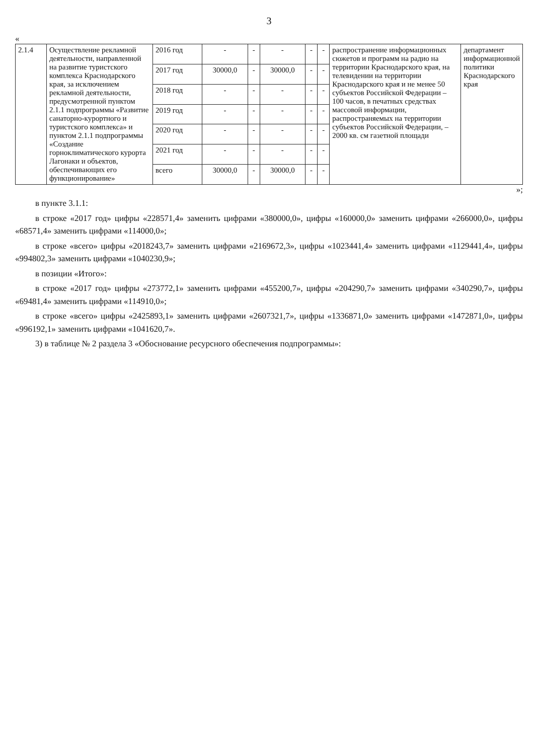3
«
| 2.1.4 | Осуществление рекламной деятельности, направленной на развитие туристского комплекса Краснодарского края, за исключением рекламной деятельности, предусмотренной пунктом 2.1.1 подпрограммы «Развитие санаторно-курортного и туристского комплекса» и пунктом 2.1.1 подпрограммы «Создание горноклиматического курорта Лагонаки и объектов, обеспечивающих его функционирование» | 2016 год | - | - | - | - | - | распространение информационных сюжетов и программ на радио на территории Краснодарского края, на телевидении на территории Краснодарского края и не менее 50 субъектов Российской Федерации – 100 часов, в печатных средствах массовой информации, распространяемых на территории субъектов Российской Федерации, – 2000 кв. см газетной площади | департамент информационной политики Краснодарского края |
| | | 2017 год | 30000,0 | - | 30000,0 | - | - | | |
| | | 2018 год | - | - | - | - | - | | |
| | | 2019 год | - | - | - | - | - | | |
| | | 2020 год | - | - | - | - | - | | |
| | | 2021 год | - | - | - | - | - | | |
| | | всего | 30000,0 | - | 30000,0 | - | - | | |
»;
в пункте 3.1.1:
в строке «2017 год» цифры «228571,4» заменить цифрами «380000,0», цифры «160000,0» заменить цифрами «266000,0», цифры «68571,4» заменить цифрами «114000,0»;
в строке «всего» цифры «2018243,7» заменить цифрами «2169672,3», цифры «1023441,4» заменить цифрами «1129441,4», цифры «994802,3» заменить цифрами «1040230,9»;
в позиции «Итого»:
в строке «2017 год» цифры «273772,1» заменить цифрами «455200,7», цифры «204290,7» заменить цифрами «340290,7», цифры «69481,4» заменить цифрами «114910,0»;
в строке «всего» цифры «2425893,1» заменить цифрами «2607321,7», цифры «1336871,0» заменить цифрами «1472871,0», цифры «996192,1» заменить цифрами «1041620,7».
3) в таблице № 2 раздела 3 «Обоснование ресурсного обеспечения подпрограммы»: